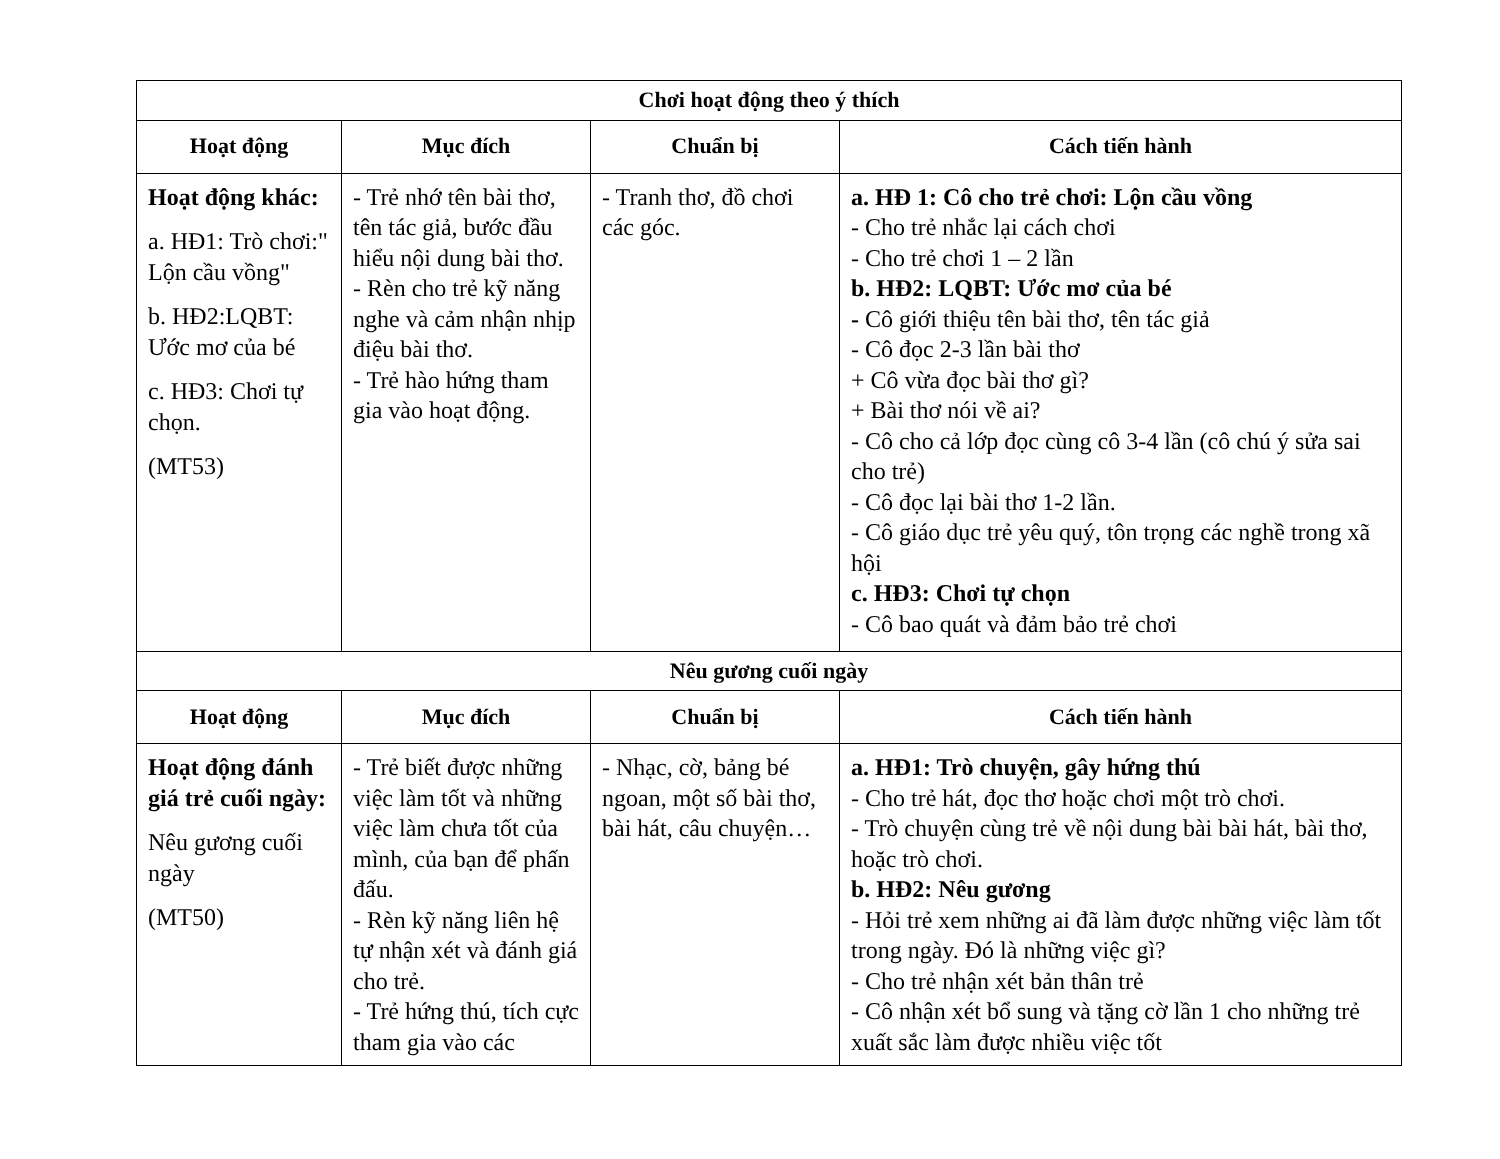| Chơi hoạt động theo ý thích | | | |
| --- | --- | --- | --- |
| Hoạt động | Mục đích | Chuẩn bị | Cách tiến hành |
| Hoạt động khác: a. HĐ1: Trò chơi:" Lộn cầu vồng" b. HĐ2:LQBT: Ước mơ của bé c. HĐ3: Chơi tự chọn. (MT53) | - Trẻ nhớ tên bài thơ, tên tác giả, bước đầu hiểu nội dung bài thơ. - Rèn cho trẻ kỹ năng nghe và cảm nhận nhịp điệu bài thơ. - Trẻ hào hứng tham gia vào hoạt động. | - Tranh thơ, đồ chơi các góc. | a. HĐ 1: Cô cho trẻ chơi: Lộn cầu vồng - Cho trẻ nhắc lại cách chơi - Cho trẻ chơi 1 – 2 lần b. HĐ2: LQBT: Ước mơ của bé - Cô giới thiệu tên bài thơ, tên tác giả - Cô đọc 2-3 lần bài thơ + Cô vừa đọc bài thơ gì? + Bài thơ nói về ai? - Cô cho cả lớp đọc cùng cô 3-4 lần (cô chú ý sửa sai cho trẻ) - Cô đọc lại bài thơ 1-2 lần. - Cô giáo dục trẻ yêu quý, tôn trọng các nghề trong xã hội c. HĐ3: Chơi tự chọn - Cô bao quát và đảm bảo trẻ chơi |
| Nêu gương cuối ngày | | | |
| Hoạt động | Mục đích | Chuẩn bị | Cách tiến hành |
| Hoạt động đánh giá trẻ cuối ngày: Nêu gương cuối ngày (MT50) | - Trẻ biết được những việc làm tốt và những việc làm chưa tốt của mình, của bạn để phấn đấu. - Rèn kỹ năng liên hệ tự nhận xét và đánh giá cho trẻ. - Trẻ hứng thú, tích cực tham gia vào các | - Nhạc, cờ, bảng bé ngoan, một số bài thơ, bài hát, câu chuyện… | a. HĐ1: Trò chuyện, gây hứng thú - Cho trẻ hát, đọc thơ hoặc chơi một trò chơi. - Trò chuyện cùng trẻ về nội dung bài bài hát, bài thơ, hoặc trò chơi. b. HĐ2: Nêu gương - Hỏi trẻ xem những ai đã làm được những việc làm tốt trong ngày. Đó là những việc gì? - Cho trẻ nhận xét bản thân trẻ - Cô nhận xét bổ sung và tặng cờ lần 1 cho những trẻ xuất sắc làm được nhiều việc tốt |